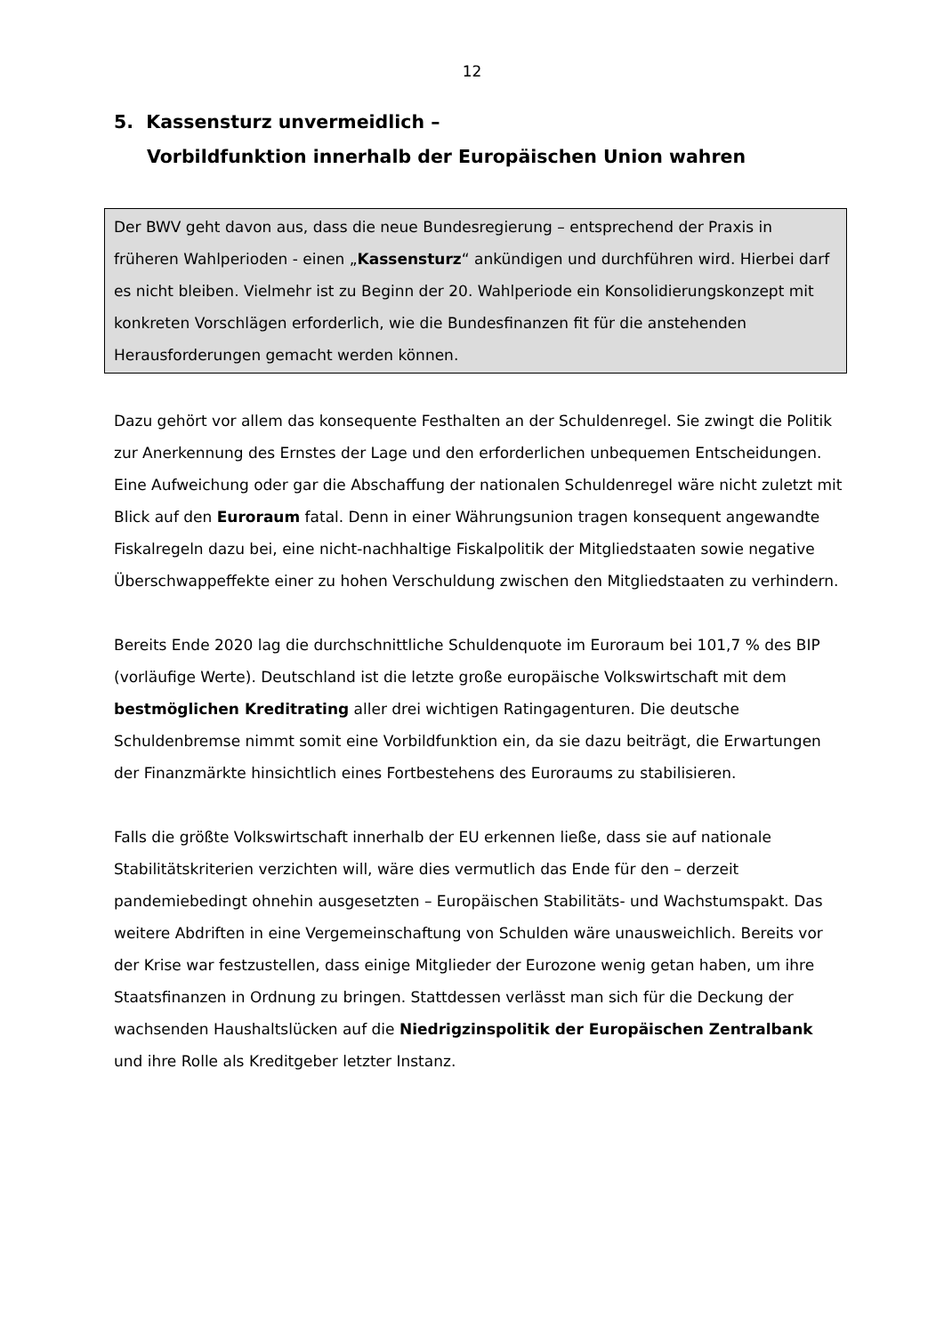12
5. Kassensturz unvermeidlich –
Vorbildfunktion innerhalb der Europäischen Union wahren
Der BWV geht davon aus, dass die neue Bundesregierung – entsprechend der Praxis in früheren Wahlperioden - einen „Kassensturz“ ankündigen und durch­führen wird. Hierbei darf es nicht bleiben. Vielmehr ist zu Beginn der 20. Wahlpe­riode ein Konsolidierungskonzept mit konkreten Vorschlägen erforderlich, wie die Bundesfinanzen fit für die anstehenden Herausforderungen gemacht werden kön­nen.
Dazu gehört vor allem das konsequente Festhalten an der Schuldenregel. Sie zwingt die Politik zur Anerkennung des Ernstes der Lage und den erforderlichen unbequemen Entscheidungen. Eine Aufweichung oder gar die Abschaffung der nationalen Schuldenregel wäre nicht zuletzt mit Blick auf den Euroraum fatal. Denn in einer Währungsunion tragen konsequent angewandte Fiskalregeln dazu bei, eine nicht-nachhaltige Fiskalpolitik der Mitgliedstaaten sowie negative Über­schwappeffekte einer zu hohen Verschuldung zwischen den Mitgliedstaaten zu verhindern.
Bereits Ende 2020 lag die durchschnittliche Schuldenquote im Euroraum bei 101,7 % des BIP (vorläufige Werte). Deutschland ist die letzte große europäische Volkswirtschaft mit dem bestmöglichen Kreditrating aller drei wichtigen Ratin­gagenturen. Die deutsche Schuldenbremse nimmt somit eine Vorbildfunktion ein, da sie dazu beiträgt, die Erwartungen der Finanzmärkte hinsichtlich eines Fortbe­stehens des Euroraums zu stabilisieren.
Falls die größte Volkswirtschaft innerhalb der EU erkennen ließe, dass sie auf na­tionale Stabilitätskriterien verzichten will, wäre dies vermutlich das Ende für den – derzeit pandemiebedingt ohnehin ausgesetzten – Europäischen Stabilitäts- und Wachstumspakt. Das weitere Abdriften in eine Vergemeinschaftung von Schulden wäre unausweichlich. Bereits vor der Krise war festzustellen, dass einige Mitglie­der der Eurozone wenig getan haben, um ihre Staatsfinanzen in Ordnung zu brin­gen. Stattdessen verlässt man sich für die Deckung der wachsenden Haushaltslü­cken auf die Niedrigzinspolitik der Europäischen Zentralbank und ihre Rolle als Kreditgeber letzter Instanz.